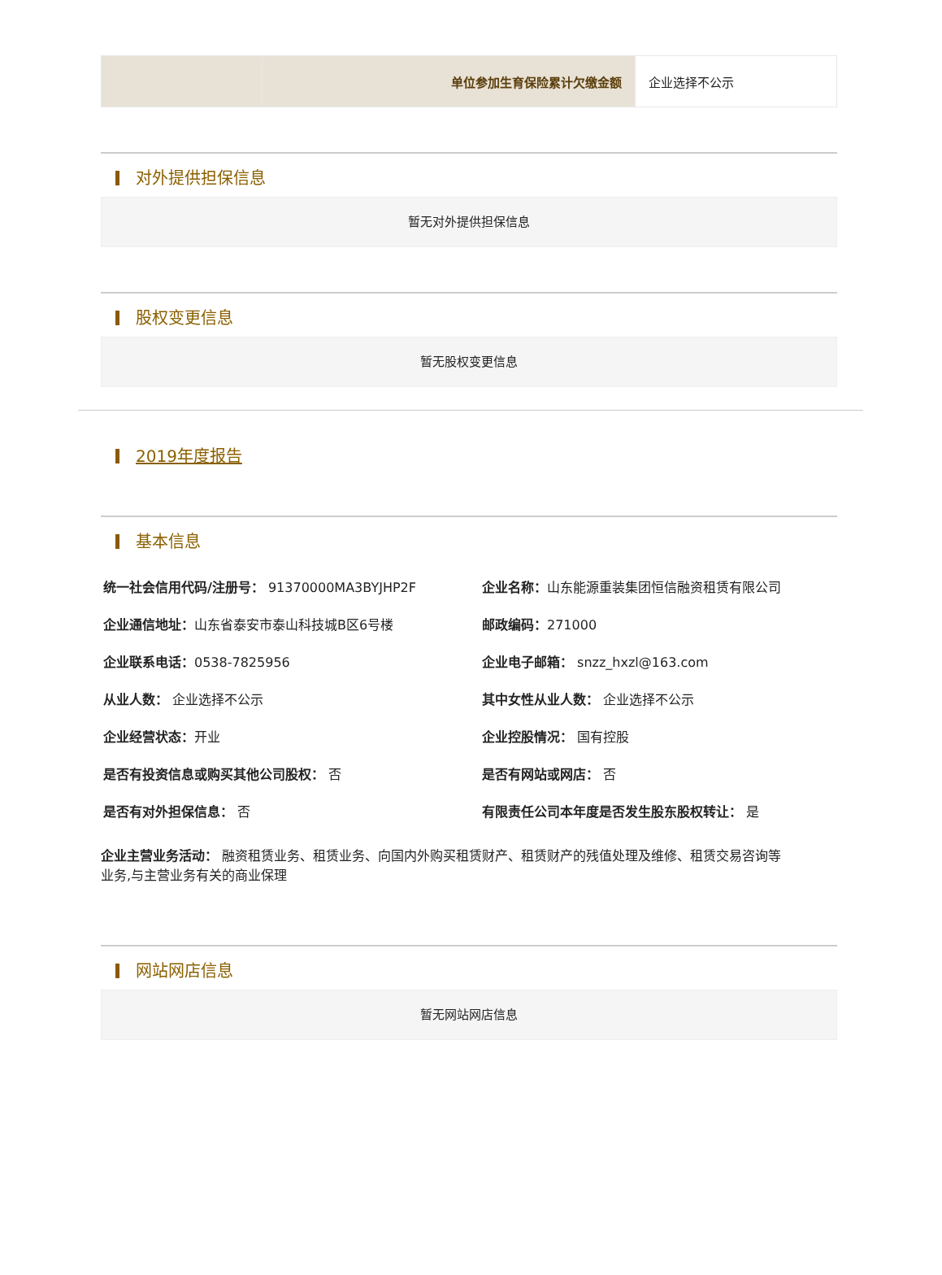| | 单位参加生育保险累计欠缴金额 | 企业选择不公示 |
对外提供担保信息
暂无对外提供担保信息
股权变更信息
暂无股权变更信息
2019年度报告
基本信息
统一社会信用代码/注册号： 91370000MA3BYJHP2F
企业名称：山东能源重装集团恒信融资租赁有限公司
企业通信地址：山东省泰安市泰山科技城B区6号楼
邮政编码：271000
企业联系电话：0538-7825956
企业电子邮箱： snzz_hxzl@163.com
从业人数： 企业选择不公示
其中女性从业人数： 企业选择不公示
企业经营状态：开业
企业控股情况： 国有控股
是否有投资信息或购买其他公司股权： 否
是否有网站或网店： 否
是否有对外担保信息： 否
有限责任公司本年度是否发生股东股权转让： 是
企业主营业务活动： 融资租赁业务、租赁业务、向国内外购买租赁财产、租赁财产的残值处理及维修、租赁交易咨询等业务,与主营业务有关的商业保理
网站网店信息
暂无网站网店信息